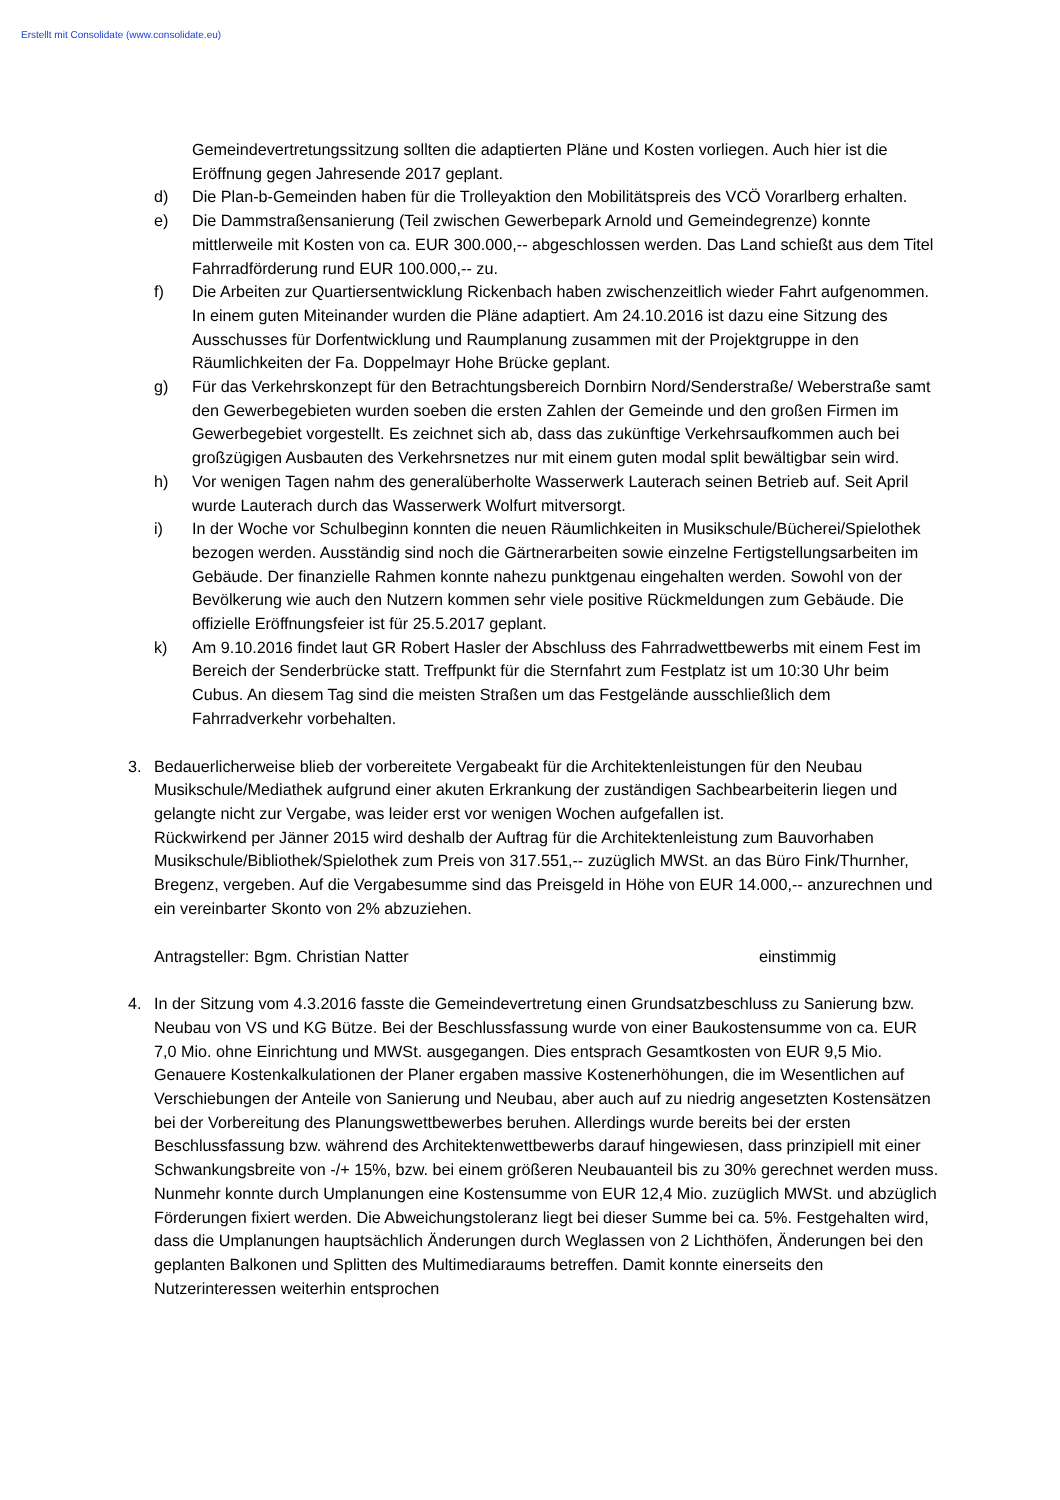Erstellt mit Consolidate (www.consolidate.eu)
Gemeindevertretungssitzung sollten die adaptierten Pläne und Kosten vorliegen. Auch hier ist die Eröffnung gegen Jahresende 2017 geplant.
d) Die Plan-b-Gemeinden haben für die Trolleyaktion den Mobilitätspreis des VCÖ Vorarlberg erhalten.
e) Die Dammstraßensanierung (Teil zwischen Gewerbepark Arnold und Gemeindegrenze) konnte mittlerweile mit Kosten von ca. EUR 300.000,-- abgeschlossen werden. Das Land schießt aus dem Titel Fahrradförderung rund EUR 100.000,-- zu.
f) Die Arbeiten zur Quartiersentwicklung Rickenbach haben zwischenzeitlich wieder Fahrt aufgenommen. In einem guten Miteinander wurden die Pläne adaptiert. Am 24.10.2016 ist dazu eine Sitzung des Ausschusses für Dorfentwicklung und Raumplanung zusammen mit der Projektgruppe in den Räumlichkeiten der Fa. Doppelmayr Hohe Brücke geplant.
g) Für das Verkehrskonzept für den Betrachtungsbereich Dornbirn Nord/Senderstraße/ Weberstraße samt den Gewerbegebieten wurden soeben die ersten Zahlen der Gemeinde und den großen Firmen im Gewerbegebiet vorgestellt. Es zeichnet sich ab, dass das zukünftige Verkehrsaufkommen auch bei großzügigen Ausbauten des Verkehrsnetzes nur mit einem guten modal split bewältigbar sein wird.
h) Vor wenigen Tagen nahm des generalüberholte Wasserwerk Lauterach seinen Betrieb auf. Seit April wurde Lauterach durch das Wasserwerk Wolfurt mitversorgt.
i) In der Woche vor Schulbeginn konnten die neuen Räumlichkeiten in Musikschule/Bücherei/Spielothek bezogen werden. Ausständig sind noch die Gärtnerarbeiten sowie einzelne Fertigstellungsarbeiten im Gebäude. Der finanzielle Rahmen konnte nahezu punktgenau eingehalten werden. Sowohl von der Bevölkerung wie auch den Nutzern kommen sehr viele positive Rückmeldungen zum Gebäude. Die offizielle Eröffnungsfeier ist für 25.5.2017 geplant.
k) Am 9.10.2016 findet laut GR Robert Hasler der Abschluss des Fahrradwettbewerbs mit einem Fest im Bereich der Senderbrücke statt. Treffpunkt für die Sternfahrt zum Festplatz ist um 10:30 Uhr beim Cubus. An diesem Tag sind die meisten Straßen um das Festgelände ausschließlich dem Fahrradverkehr vorbehalten.
3. Bedauerlicherweise blieb der vorbereitete Vergabeakt für die Architektenleistungen für den Neubau Musikschule/Mediathek aufgrund einer akuten Erkrankung der zuständigen Sachbearbeiterin liegen und gelangte nicht zur Vergabe, was leider erst vor wenigen Wochen aufgefallen ist.
Rückwirkend per Jänner 2015 wird deshalb der Auftrag für die Architektenleistung zum Bauvorhaben Musikschule/Bibliothek/Spielothek zum Preis von 317.551,-- zuzüglich MWSt. an das Büro Fink/Thurnher, Bregenz, vergeben. Auf die Vergabesumme sind das Preisgeld in Höhe von EUR 14.000,-- anzurechnen und ein vereinbarter Skonto von 2% abzuziehen.
Antragsteller: Bgm. Christian Natter einstimmig
4. In der Sitzung vom 4.3.2016 fasste die Gemeindevertretung einen Grundsatzbeschluss zu Sanierung bzw. Neubau von VS und KG Bütze. Bei der Beschlussfassung wurde von einer Baukostensumme von ca. EUR 7,0 Mio. ohne Einrichtung und MWSt. ausgegangen. Dies entsprach Gesamtkosten von EUR 9,5 Mio. Genauere Kostenkalkulationen der Planer ergaben massive Kostenerhöhungen, die im Wesentlichen auf Verschiebungen der Anteile von Sanierung und Neubau, aber auch auf zu niedrig angesetzten Kostensätzen bei der Vorbereitung des Planungswettbewerbes beruhen. Allerdings wurde bereits bei der ersten Beschlussfassung bzw. während des Architektenwettbewerbs darauf hingewiesen, dass prinzipiell mit einer Schwankungsbreite von -/+ 15%, bzw. bei einem größeren Neubauanteil bis zu 30% gerechnet werden muss. Nunmehr konnte durch Umplanungen eine Kostensumme von EUR 12,4 Mio. zuzüglich MWSt. und abzüglich Förderungen fixiert werden. Die Abweichungstoleranz liegt bei dieser Summe bei ca. 5%. Festgehalten wird, dass die Umplanungen hauptsächlich Änderungen durch Weglassen von 2 Lichthöfen, Änderungen bei den geplanten Balkonen und Splitten des Multimediaraums betreffen. Damit konnte einerseits den Nutzerinteressen weiterhin entsprochen